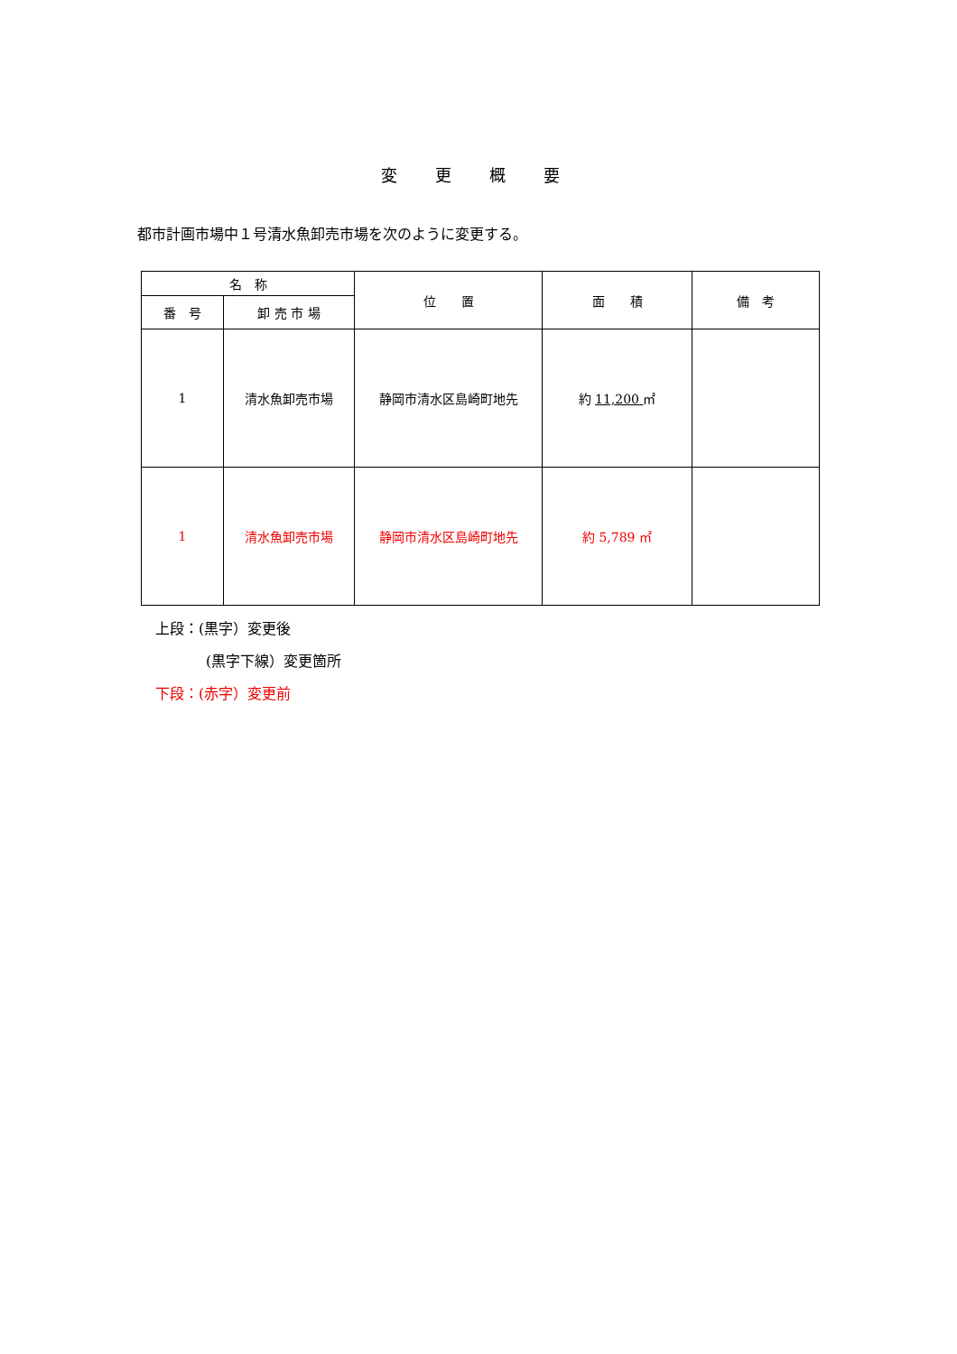変 更 概 要
都市計画市場中１号清水魚卸売市場を次のように変更する。
| 名 称 | | 位 置 | 面 積 | 備 考 |
| --- | --- | --- | --- | --- |
| 番 号 | 卸 売 市 場 | | | |
| 1 | 清水魚卸売市場 | 静岡市清水区島崎町地先 | 約 11,200 ㎡ | |
| 1 | 清水魚卸売市場 | 静岡市清水区島崎町地先 | 約 5,789 ㎡ | |
上段：(黒字）変更後
(黒字下線）変更箇所
下段：(赤字）変更前